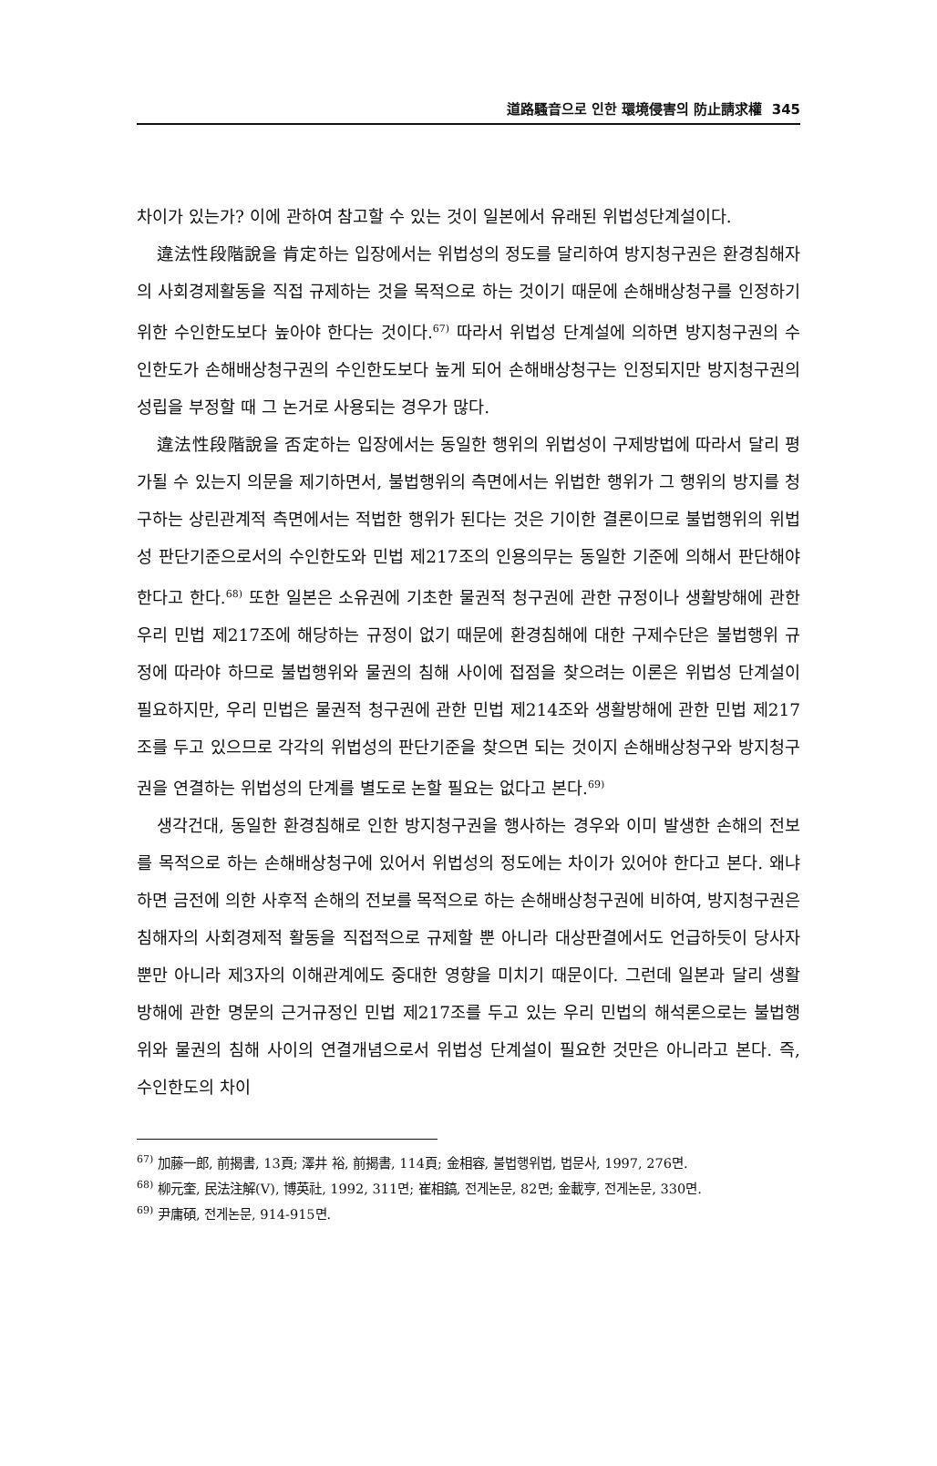道路騷音으로 인한 環境侵害의 防止請求權 345
차이가 있는가? 이에 관하여 참고할 수 있는 것이 일본에서 유래된 위법성단계설이다.
違法性段階說을 肯定하는 입장에서는 위법성의 정도를 달리하여 방지청구권은 환경침해자의 사회경제활동을 직접 규제하는 것을 목적으로 하는 것이기 때문에 손해배상청구를 인정하기 위한 수인한도보다 높아야 한다는 것이다.<sup>67)</sup> 따라서 위법성 단계설에 의하면 방지청구권의 수인한도가 손해배상청구권의 수인한도보다 높게 되어 손해배상청구는 인정되지만 방지청구권의 성립을 부정할 때 그 논거로 사용되는 경우가 많다.
違法性段階說을 否定하는 입장에서는 동일한 행위의 위법성이 구제방법에 따라서 달리 평가될 수 있는지 의문을 제기하면서, 불법행위의 측면에서는 위법한 행위가 그 행위의 방지를 청구하는 상린관계적 측면에서는 적법한 행위가 된다는 것은 기이한 결론이므로 불법행위의 위법성 판단기준으로서의 수인한도와 민법 제217조의 인용의무는 동일한 기준에 의해서 판단해야 한다고 한다.<sup>68)</sup> 또한 일본은 소유권에 기초한 물권적 청구권에 관한 규정이나 생활방해에 관한 우리 민법 제217조에 해당하는 규정이 없기 때문에 환경침해에 대한 구제수단은 불법행위 규정에 따라야 하므로 불법행위와 물권의 침해 사이에 접점을 찾으려는 이론은 위법성 단계설이 필요하지만, 우리 민법은 물권적 청구권에 관한 민법 제214조와 생활방해에 관한 민법 제217조를 두고 있으므로 각각의 위법성의 판단기준을 찾으면 되는 것이지 손해배상청구와 방지청구권을 연결하는 위법성의 단계를 별도로 논할 필요는 없다고 본다.<sup>69)</sup>
생각건대, 동일한 환경침해로 인한 방지청구권을 행사하는 경우와 이미 발생한 손해의 전보를 목적으로 하는 손해배상청구에 있어서 위법성의 정도에는 차이가 있어야 한다고 본다. 왜냐하면 금전에 의한 사후적 손해의 전보를 목적으로 하는 손해배상청구권에 비하여, 방지청구권은 침해자의 사회경제적 활동을 직접적으로 규제할 뿐 아니라 대상판결에서도 언급하듯이 당사자 뿐만 아니라 제3자의 이해관계에도 중대한 영향을 미치기 때문이다. 그런데 일본과 달리 생활방해에 관한 명문의 근거규정인 민법 제217조를 두고 있는 우리 민법의 해석론으로는 불법행위와 물권의 침해 사이의 연결개념으로서 위법성 단계설이 필요한 것만은 아니라고 본다. 즉, 수인한도의 차이
<sup>67)</sup> 加藤一郎, 前揭書, 13頁; 澤井 裕, 前揭書, 114頁; 金相容, 불법행위법, 법문사, 1997, 276면.
<sup>68)</sup> 柳元奎, 民法注解(Ⅴ), 博英社, 1992, 311면; 崔相鎬, 전게논문, 82면; 金載亨, 전게논문, 330면.
<sup>69)</sup> 尹庸碩, 전게논문, 914-915면.